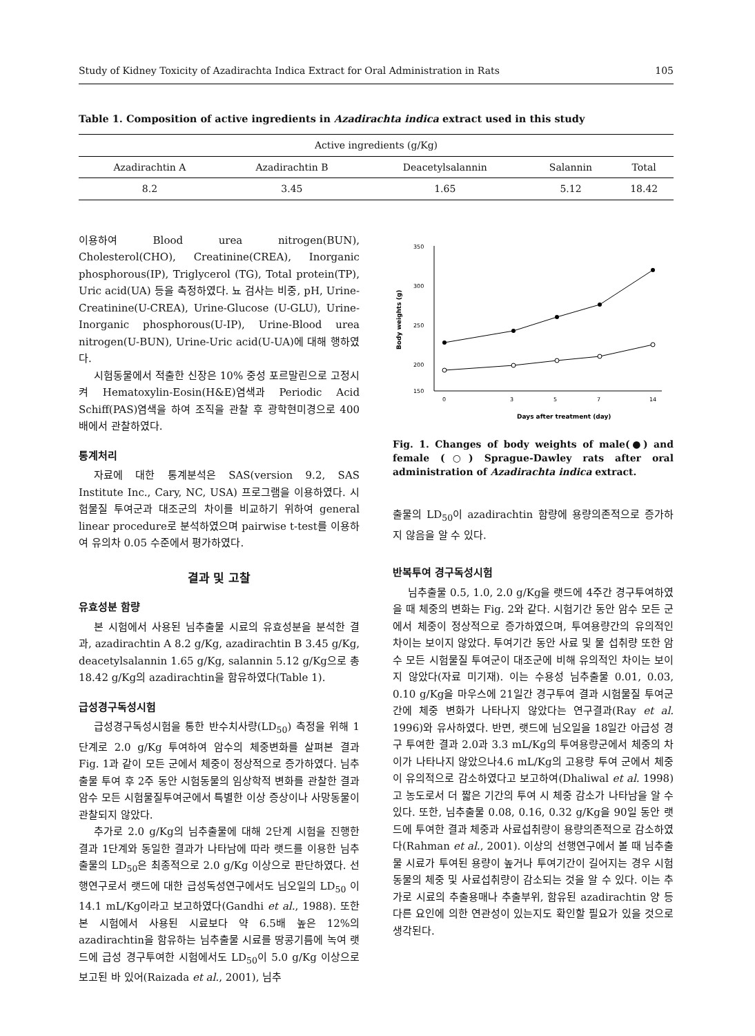Study of Kidney Toxicity of Azadirachta Indica Extract for Oral Administration in Rats 105
Table 1. Composition of active ingredients in Azadirachta indica extract used in this study
| Active ingredients (g/Kg) | | | | |
| --- | --- | --- | --- | --- |
| Azadirachtin A | Azadirachtin B | Deacetylsalannin | Salannin | Total |
| 8.2 | 3.45 | 1.65 | 5.12 | 18.42 |
이용하여 Blood urea nitrogen(BUN), Cholesterol(CHO), Creatinine(CREA), Inorganic phosphorous(IP), Triglycerol (TG), Total protein(TP), Uric acid(UA) 등을 측정하였다. 뇨 검사는 비중, pH, Urine-Creatinine(U-CREA), Urine-Glucose (U-GLU), Urine-Inorganic phosphorous(U-IP), Urine-Blood urea nitrogen(U-BUN), Urine-Uric acid(U-UA)에 대해 행하였다.
시험동물에서 적출한 신장은 10% 중성 포르말린으로 고정시켜 Hematoxylin-Eosin(H&E)염색과 Periodic Acid Schiff(PAS)염색을 하여 조직을 관찰 후 광학현미경으로 400배에서 관찰하였다.
통계처리
자료에 대한 통계분석은 SAS(version 9.2, SAS Institute Inc., Cary, NC, USA) 프로그램을 이용하였다. 시험물질 투여군과 대조군의 차이를 비교하기 위하여 general linear procedure로 분석하였으며 pairwise t-test를 이용하여 유의차 0.05 수준에서 평가하였다.
결과 및 고찰
유효성분 함량
본 시험에서 사용된 님추출물 시료의 유효성분을 분석한 결과, azadirachtin A 8.2 g/Kg, azadirachtin B 3.45 g/Kg, deacetylsalannin 1.65 g/Kg, salannin 5.12 g/Kg으로 총 18.42 g/Kg의 azadirachtin을 함유하였다(Table 1).
급성경구독성시험
급성경구독성시험을 통한 반수치사량(LD<sub>50</sub>) 측정을 위해 1단계로 2.0 g/Kg 투여하여 암수의 체중변화를 살펴본 결과 Fig. 1과 같이 모든 군에서 체중이 정상적으로 증가하였다. 님추출물 투여 후 2주 동안 시험동물의 임상학적 변화를 관찰한 결과 암수 모든 시험물질투여군에서 특별한 이상 증상이나 사망동물이 관찰되지 않았다.
추가로 2.0 g/Kg의 님추출물에 대해 2단계 시험을 진행한 결과 1단계와 동일한 결과가 나타남에 따라 랫드를 이용한 님추출물의 LD<sub>50</sub>은 최종적으로 2.0 g/Kg 이상으로 판단하였다. 선행연구로서 랫드에 대한 급성독성연구에서도 님오일의 LD<sub>50</sub> 이14.1 mL/Kg이라고 보고하였다(Gandhi et al., 1988). 또한 본 시험에서 사용된 시료보다 약 6.5배 높은 12%의 azadirachtin을 함유하는 님추출물 시료를 땅콩기름에 녹여 랫드에 급성 경구투여한 시험에서도 LD<sub>50</sub>이 5.0 g/Kg 이상으로 보고된 바 있어(Raizada et al., 2001), 님추
350
300
250
200
150
0
3
5
7
14
Body weights (g)
Days after treatment (day)
Fig. 1. Changes of body weights of male(●) and female (○) Sprague-Dawley rats after oral administration of Azadirachta indica extract.
출물의 LD<sub>50</sub>이 azadirachtin 함량에 용량의존적으로 증가하지 않음을 알 수 있다.
반복투여 경구독성시험
님추출물 0.5, 1.0, 2.0 g/Kg을 랫드에 4주간 경구투여하였을 때 체중의 변화는 Fig. 2와 같다. 시험기간 동안 암수 모든 군에서 체중이 정상적으로 증가하였으며, 투여용량간의 유의적인 차이는 보이지 않았다. 투여기간 동안 사료 및 물 섭취량 또한 암수 모든 시험물질 투여군이 대조군에 비해 유의적인 차이는 보이지 않았다(자료 미기재). 이는 수용성 님추출물 0.01, 0.03, 0.10 g/Kg을 마우스에 21일간 경구투여 결과 시험물질 투여군 간에 체중 변화가 나타나지 않았다는 연구결과(Ray et al. 1996)와 유사하였다. 반면, 랫드에 님오일을 18일간 아급성 경구 투여한 결과 2.0과 3.3 mL/Kg의 투여용량군에서 체중의 차이가 나타나지 않았으나4.6 mL/Kg의 고용량 투여 군에서 체중이 유의적으로 감소하였다고 보고하여(Dhaliwal et al. 1998) 고 농도로서 더 짧은 기간의 투여 시 체중 감소가 나타남을 알 수 있다. 또한, 님추출물 0.08, 0.16, 0.32 g/Kg을 90일 동안 랫드에 투여한 결과 체중과 사료섭취량이 용량의존적으로 감소하였다(Rahman et al., 2001). 이상의 선행연구에서 볼 때 님추출물 시료가 투여된 용량이 높거나 투여기간이 길어지는 경우 시험동물의 체중 및 사료섭취량이 감소되는 것을 알 수 있다. 이는 추가로 시료의 추출용매나 추출부위, 함유된 azadirachtin 양 등 다른 요인에 의한 연관성이 있는지도 확인할 필요가 있을 것으로 생각된다.